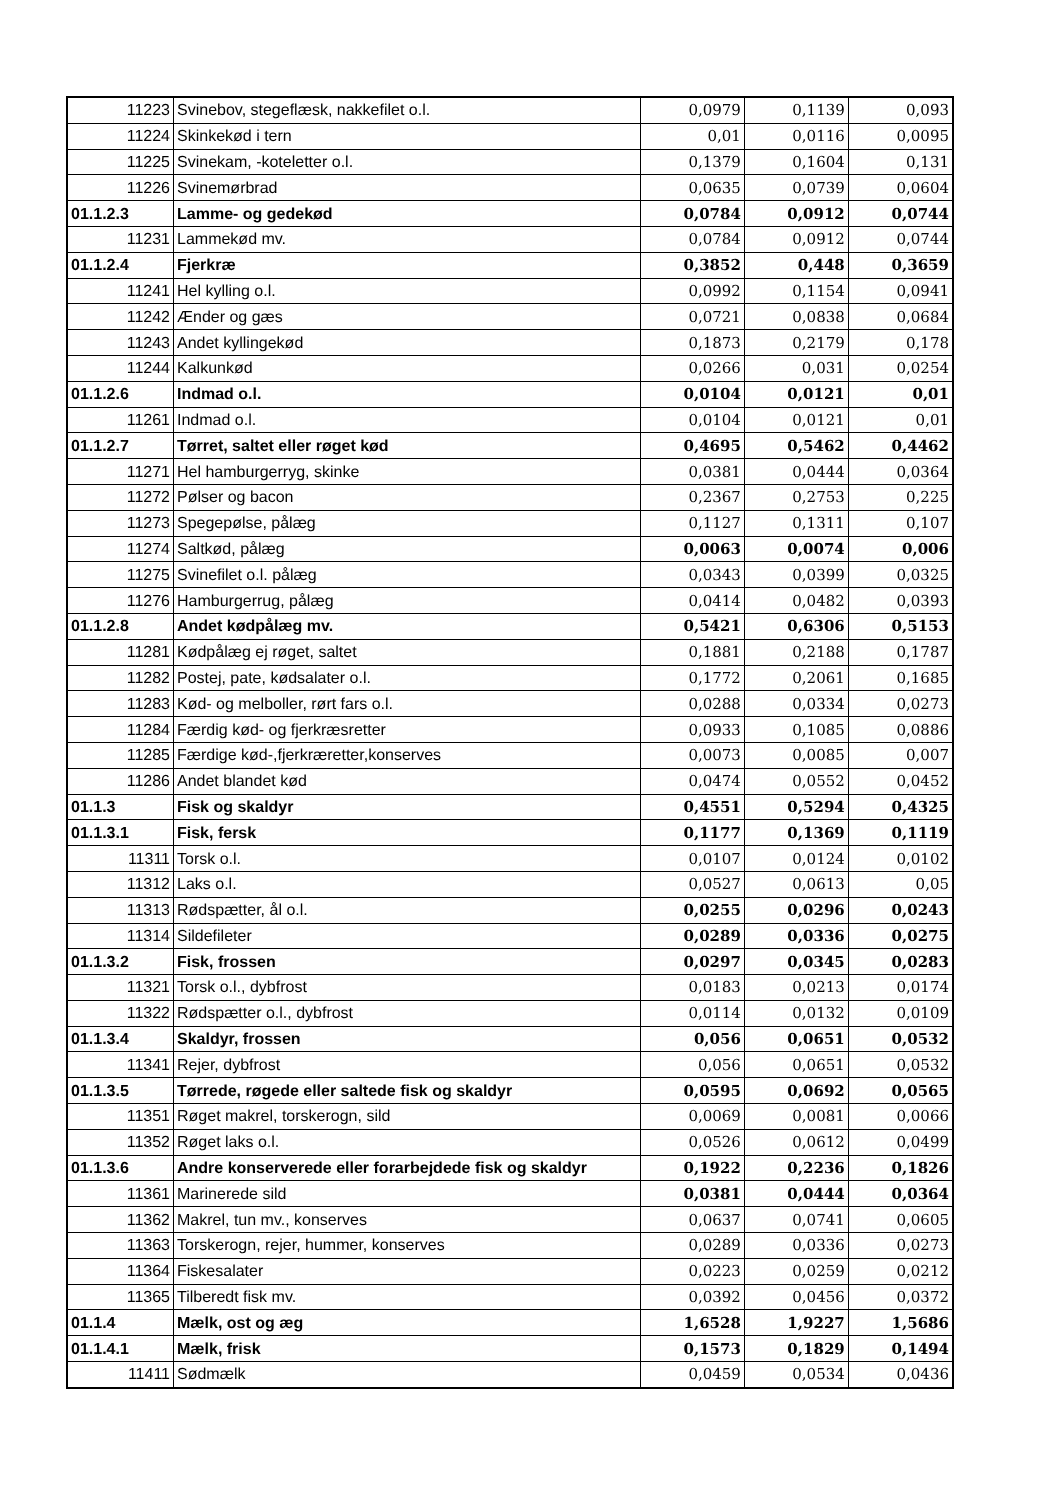| 11223 | Svinebov, stegeflæsk, nakkefilet o.l. | 0,0979 | 0,1139 | 0,093 |
| 11224 | Skinkekød i tern | 0,01 | 0,0116 | 0,0095 |
| 11225 | Svinekam, -koteletter o.l. | 0,1379 | 0,1604 | 0,131 |
| 11226 | Svinemørbrad | 0,0635 | 0,0739 | 0,0604 |
| 01.1.2.3 | Lamme- og gedekød | 0,0784 | 0,0912 | 0,0744 |
| 11231 | Lammekød mv. | 0,0784 | 0,0912 | 0,0744 |
| 01.1.2.4 | Fjerkræ | 0,3852 | 0,448 | 0,3659 |
| 11241 | Hel kylling o.l. | 0,0992 | 0,1154 | 0,0941 |
| 11242 | Ænder og gæs | 0,0721 | 0,0838 | 0,0684 |
| 11243 | Andet kyllingekød | 0,1873 | 0,2179 | 0,178 |
| 11244 | Kalkunkød | 0,0266 | 0,031 | 0,0254 |
| 01.1.2.6 | Indmad o.l. | 0,0104 | 0,0121 | 0,01 |
| 11261 | Indmad o.l. | 0,0104 | 0,0121 | 0,01 |
| 01.1.2.7 | Tørret, saltet eller røget kød | 0,4695 | 0,5462 | 0,4462 |
| 11271 | Hel hamburgerryg, skinke | 0,0381 | 0,0444 | 0,0364 |
| 11272 | Pølser og bacon | 0,2367 | 0,2753 | 0,225 |
| 11273 | Spegepølse, pålæg | 0,1127 | 0,1311 | 0,107 |
| 11274 | Saltkød, pålæg | 0,0063 | 0,0074 | 0,006 |
| 11275 | Svinefilet o.l. pålæg | 0,0343 | 0,0399 | 0,0325 |
| 11276 | Hamburgerrug, pålæg | 0,0414 | 0,0482 | 0,0393 |
| 01.1.2.8 | Andet kødpålæg mv. | 0,5421 | 0,6306 | 0,5153 |
| 11281 | Kødpålæg ej røget, saltet | 0,1881 | 0,2188 | 0,1787 |
| 11282 | Postej, pate, kødsalater o.l. | 0,1772 | 0,2061 | 0,1685 |
| 11283 | Kød- og melboller, rørt fars o.l. | 0,0288 | 0,0334 | 0,0273 |
| 11284 | Færdig kød- og fjerkræsretter | 0,0933 | 0,1085 | 0,0886 |
| 11285 | Færdige kød-,fjerkræretter,konserves | 0,0073 | 0,0085 | 0,007 |
| 11286 | Andet blandet kød | 0,0474 | 0,0552 | 0,0452 |
| 01.1.3 | Fisk og skaldyr | 0,4551 | 0,5294 | 0,4325 |
| 01.1.3.1 | Fisk, fersk | 0,1177 | 0,1369 | 0,1119 |
| 11311 | Torsk o.l. | 0,0107 | 0,0124 | 0,0102 |
| 11312 | Laks o.l. | 0,0527 | 0,0613 | 0,05 |
| 11313 | Rødspætter, ål o.l. | 0,0255 | 0,0296 | 0,0243 |
| 11314 | Sildefileter | 0,0289 | 0,0336 | 0,0275 |
| 01.1.3.2 | Fisk, frossen | 0,0297 | 0,0345 | 0,0283 |
| 11321 | Torsk o.l., dybfrost | 0,0183 | 0,0213 | 0,0174 |
| 11322 | Rødspætter o.l., dybfrost | 0,0114 | 0,0132 | 0,0109 |
| 01.1.3.4 | Skaldyr, frossen | 0,056 | 0,0651 | 0,0532 |
| 11341 | Rejer, dybfrost | 0,056 | 0,0651 | 0,0532 |
| 01.1.3.5 | Tørrede, røgede eller saltede fisk og skaldyr | 0,0595 | 0,0692 | 0,0565 |
| 11351 | Røget makrel, torskerogn, sild | 0,0069 | 0,0081 | 0,0066 |
| 11352 | Røget laks o.l. | 0,0526 | 0,0612 | 0,0499 |
| 01.1.3.6 | Andre konserverede eller forarbejdede fisk og skaldyr | 0,1922 | 0,2236 | 0,1826 |
| 11361 | Marinerede sild | 0,0381 | 0,0444 | 0,0364 |
| 11362 | Makrel, tun mv., konserves | 0,0637 | 0,0741 | 0,0605 |
| 11363 | Torskerogn, rejer, hummer, konserves | 0,0289 | 0,0336 | 0,0273 |
| 11364 | Fiskesalater | 0,0223 | 0,0259 | 0,0212 |
| 11365 | Tilberedt fisk mv. | 0,0392 | 0,0456 | 0,0372 |
| 01.1.4 | Mælk, ost og æg | 1,6528 | 1,9227 | 1,5686 |
| 01.1.4.1 | Mælk, frisk | 0,1573 | 0,1829 | 0,1494 |
| 11411 | Sødmælk | 0,0459 | 0,0534 | 0,0436 |